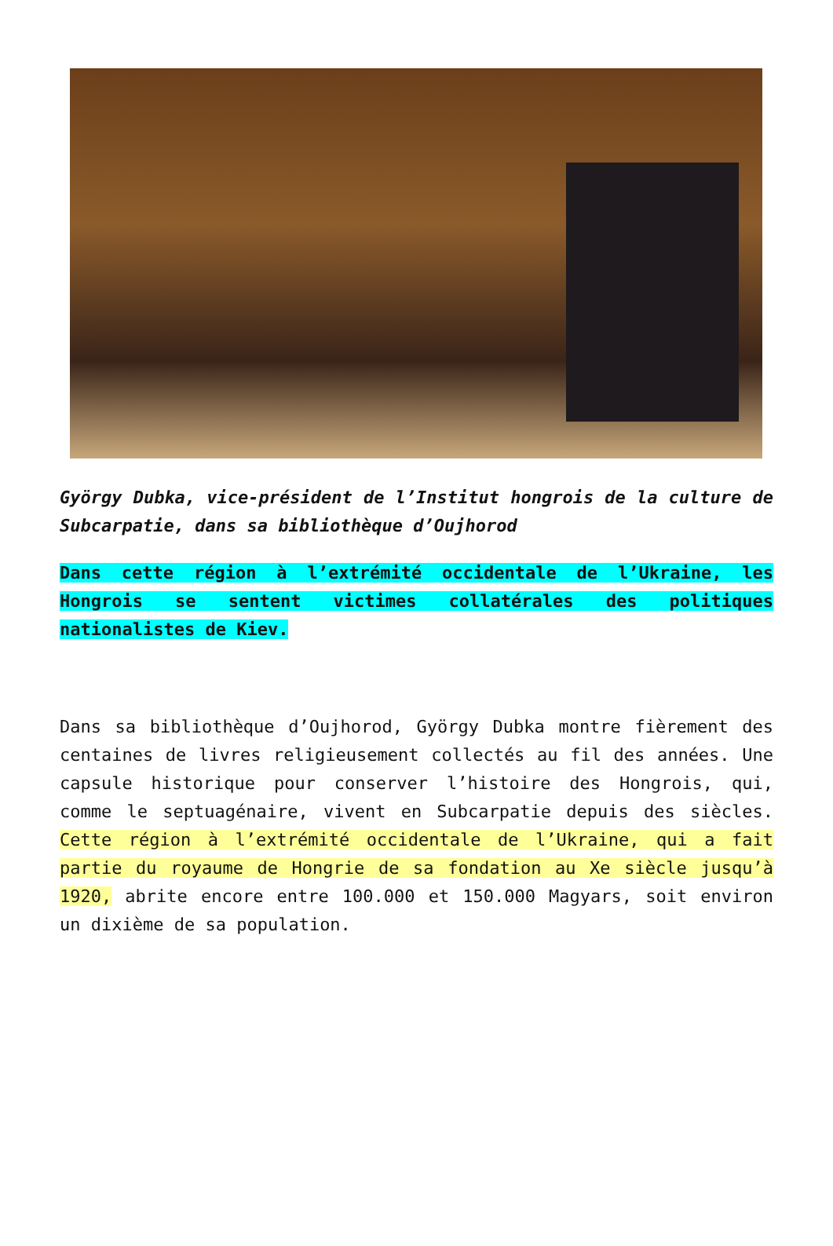György Dubka, vice-président de l’Institut hongrois de la culture de Subcarpatie, dans sa bibliothèque d’Oujhorod
Dans cette région à l’extrémité occidentale de l’Ukraine, les Hongrois se sentent victimes collatérales des politiques nationalistes de Kiev.
Dans sa bibliothèque d’Oujhorod, György Dubka montre fièrement des centaines de livres religieusement collectés au fil des années. Une capsule historique pour conserver l’histoire des Hongrois, qui, comme le septuagénaire, vivent en Subcarpatie depuis des siècles. Cette région à l’extrémité occidentale de l’Ukraine, qui a fait partie du royaume de Hongrie de sa fondation au Xe siècle jusqu’à 1920, abrite encore entre 100.000 et 150.000 Magyars, soit environ un dixième de sa population.